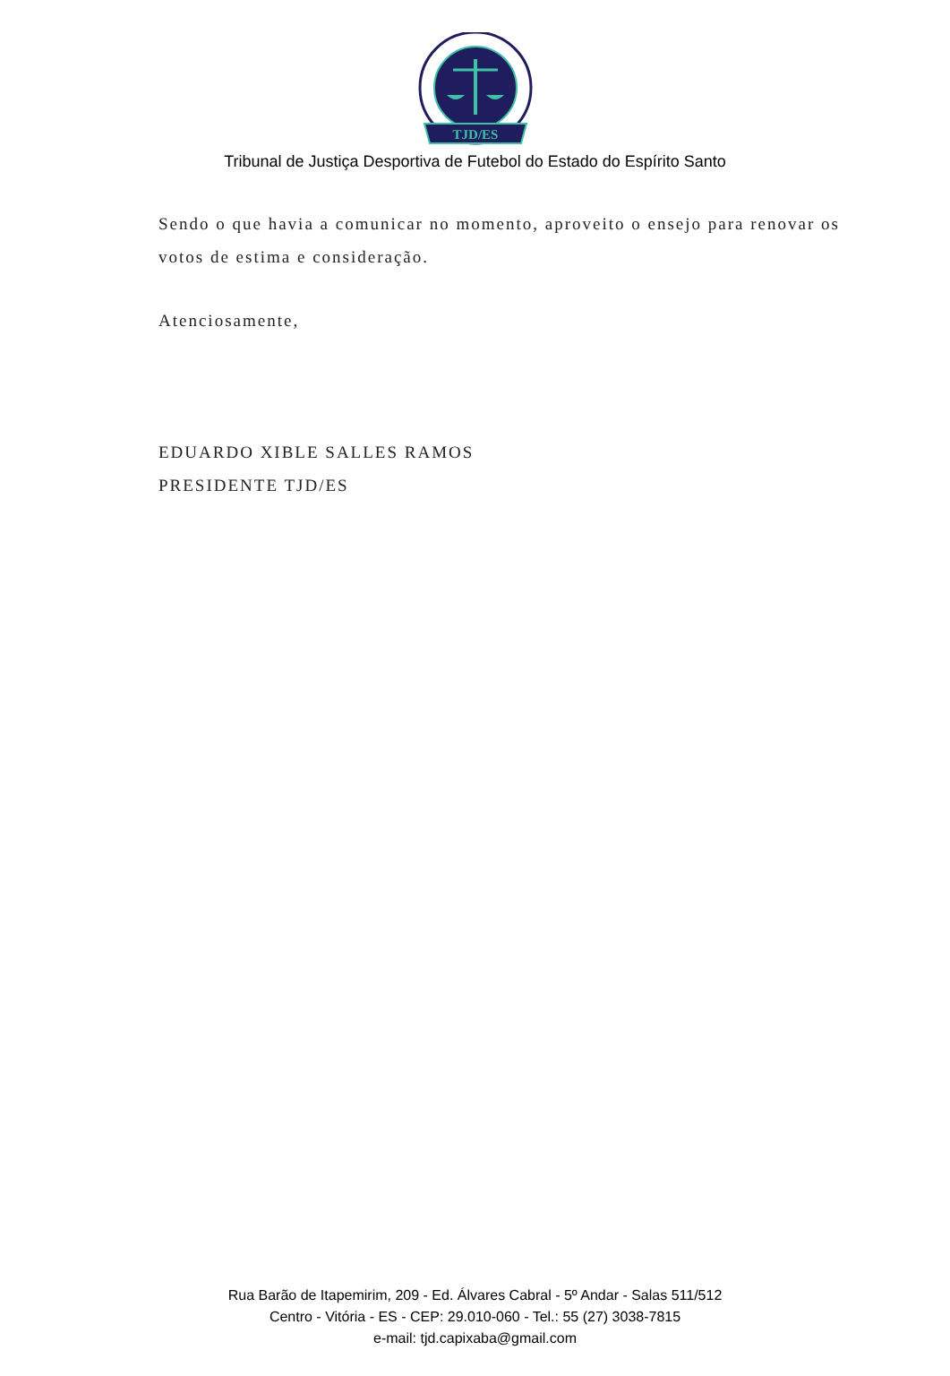TJD/ES
Tribunal de Justiça Desportiva de Futebol do Estado do Espírito Santo
Sendo o que havia a comunicar no momento, aproveito o ensejo para renovar os votos de estima e consideração.
Atenciosamente,
EDUARDO XIBLE SALLES RAMOS
PRESIDENTE TJD/ES
Rua Barão de Itapemirim, 209 - Ed. Álvares Cabral - 5º Andar - Salas 511/512
Centro - Vitória - ES - CEP: 29.010-060 - Tel.: 55 (27) 3038-7815
e-mail: tjd.capixaba@gmail.com